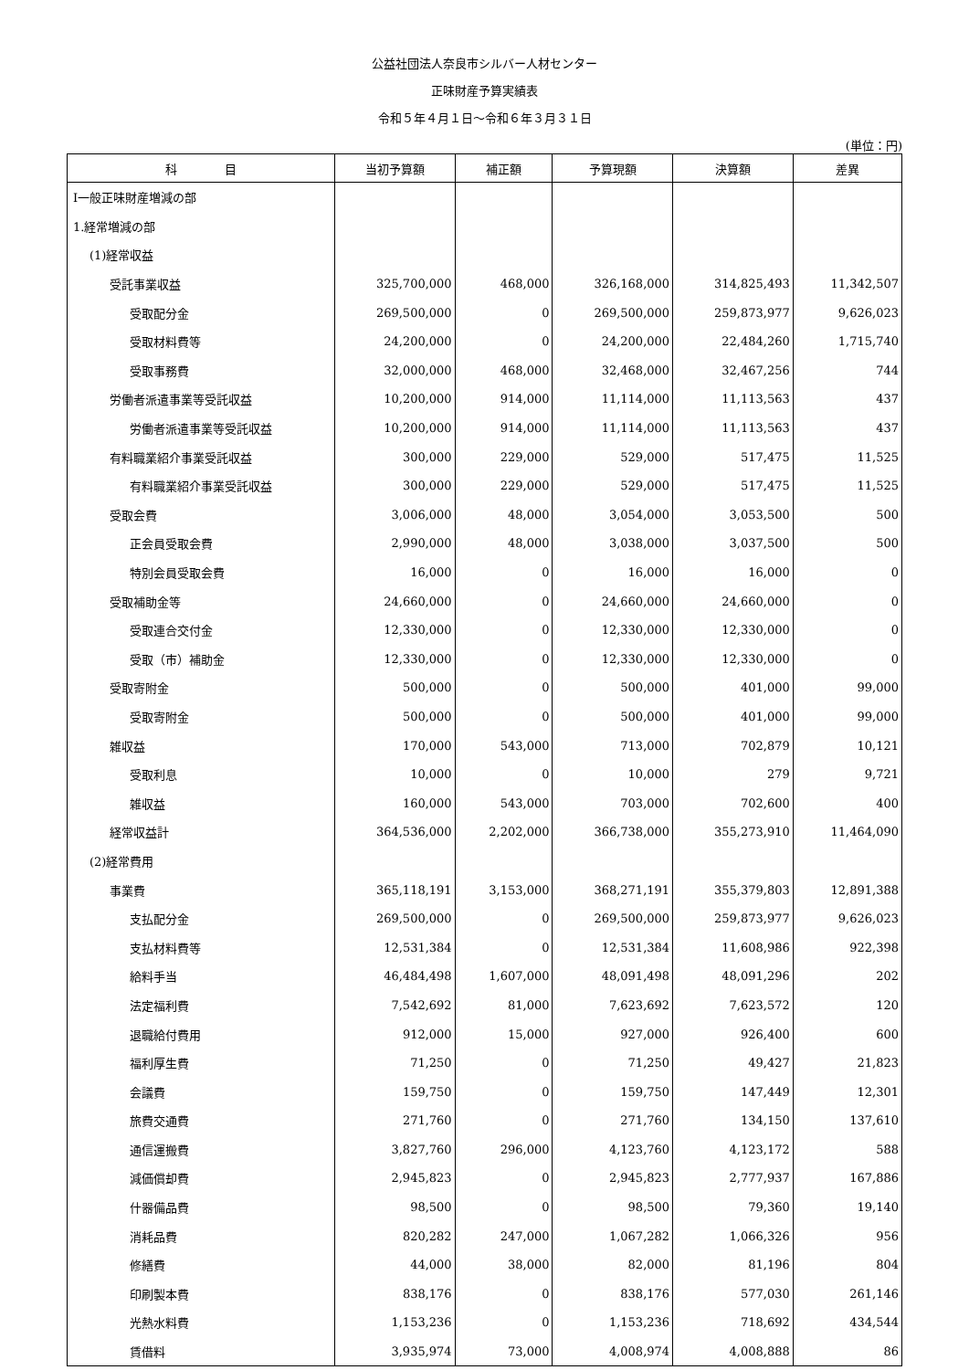公益社団法人奈良市シルバー人材センター
正味財産予算実績表
令和５年４月１日～令和６年３月３１日
(単位：円)
| 科 目 | 当初予算額 | 補正額 | 予算現額 | 決算額 | 差異 |
| --- | --- | --- | --- | --- | --- |
| Ⅰ一般正味財産増減の部 | | | | | |
| 1.経常増減の部 | | | | | |
| (1)経常収益 | | | | | |
| 受託事業収益 | 325,700,000 | 468,000 | 326,168,000 | 314,825,493 | 11,342,507 |
| 受取配分金 | 269,500,000 | 0 | 269,500,000 | 259,873,977 | 9,626,023 |
| 受取材料費等 | 24,200,000 | 0 | 24,200,000 | 22,484,260 | 1,715,740 |
| 受取事務費 | 32,000,000 | 468,000 | 32,468,000 | 32,467,256 | 744 |
| 労働者派遣事業等受託収益 | 10,200,000 | 914,000 | 11,114,000 | 11,113,563 | 437 |
| 労働者派遣事業等受託収益 | 10,200,000 | 914,000 | 11,114,000 | 11,113,563 | 437 |
| 有料職業紹介事業受託収益 | 300,000 | 229,000 | 529,000 | 517,475 | 11,525 |
| 有料職業紹介事業受託収益 | 300,000 | 229,000 | 529,000 | 517,475 | 11,525 |
| 受取会費 | 3,006,000 | 48,000 | 3,054,000 | 3,053,500 | 500 |
| 正会員受取会費 | 2,990,000 | 48,000 | 3,038,000 | 3,037,500 | 500 |
| 特別会員受取会費 | 16,000 | 0 | 16,000 | 16,000 | 0 |
| 受取補助金等 | 24,660,000 | 0 | 24,660,000 | 24,660,000 | 0 |
| 受取連合交付金 | 12,330,000 | 0 | 12,330,000 | 12,330,000 | 0 |
| 受取（市）補助金 | 12,330,000 | 0 | 12,330,000 | 12,330,000 | 0 |
| 受取寄附金 | 500,000 | 0 | 500,000 | 401,000 | 99,000 |
| 受取寄附金 | 500,000 | 0 | 500,000 | 401,000 | 99,000 |
| 雑収益 | 170,000 | 543,000 | 713,000 | 702,879 | 10,121 |
| 受取利息 | 10,000 | 0 | 10,000 | 279 | 9,721 |
| 雑収益 | 160,000 | 543,000 | 703,000 | 702,600 | 400 |
| 経常収益計 | 364,536,000 | 2,202,000 | 366,738,000 | 355,273,910 | 11,464,090 |
| (2)経常費用 | | | | | |
| 事業費 | 365,118,191 | 3,153,000 | 368,271,191 | 355,379,803 | 12,891,388 |
| 支払配分金 | 269,500,000 | 0 | 269,500,000 | 259,873,977 | 9,626,023 |
| 支払材料費等 | 12,531,384 | 0 | 12,531,384 | 11,608,986 | 922,398 |
| 給料手当 | 46,484,498 | 1,607,000 | 48,091,498 | 48,091,296 | 202 |
| 法定福利費 | 7,542,692 | 81,000 | 7,623,692 | 7,623,572 | 120 |
| 退職給付費用 | 912,000 | 15,000 | 927,000 | 926,400 | 600 |
| 福利厚生費 | 71,250 | 0 | 71,250 | 49,427 | 21,823 |
| 会議費 | 159,750 | 0 | 159,750 | 147,449 | 12,301 |
| 旅費交通費 | 271,760 | 0 | 271,760 | 134,150 | 137,610 |
| 通信運搬費 | 3,827,760 | 296,000 | 4,123,760 | 4,123,172 | 588 |
| 減価償却費 | 2,945,823 | 0 | 2,945,823 | 2,777,937 | 167,886 |
| 什器備品費 | 98,500 | 0 | 98,500 | 79,360 | 19,140 |
| 消耗品費 | 820,282 | 247,000 | 1,067,282 | 1,066,326 | 956 |
| 修繕費 | 44,000 | 38,000 | 82,000 | 81,196 | 804 |
| 印刷製本費 | 838,176 | 0 | 838,176 | 577,030 | 261,146 |
| 光熱水料費 | 1,153,236 | 0 | 1,153,236 | 718,692 | 434,544 |
| 賃借料 | 3,935,974 | 73,000 | 4,008,974 | 4,008,888 | 86 |